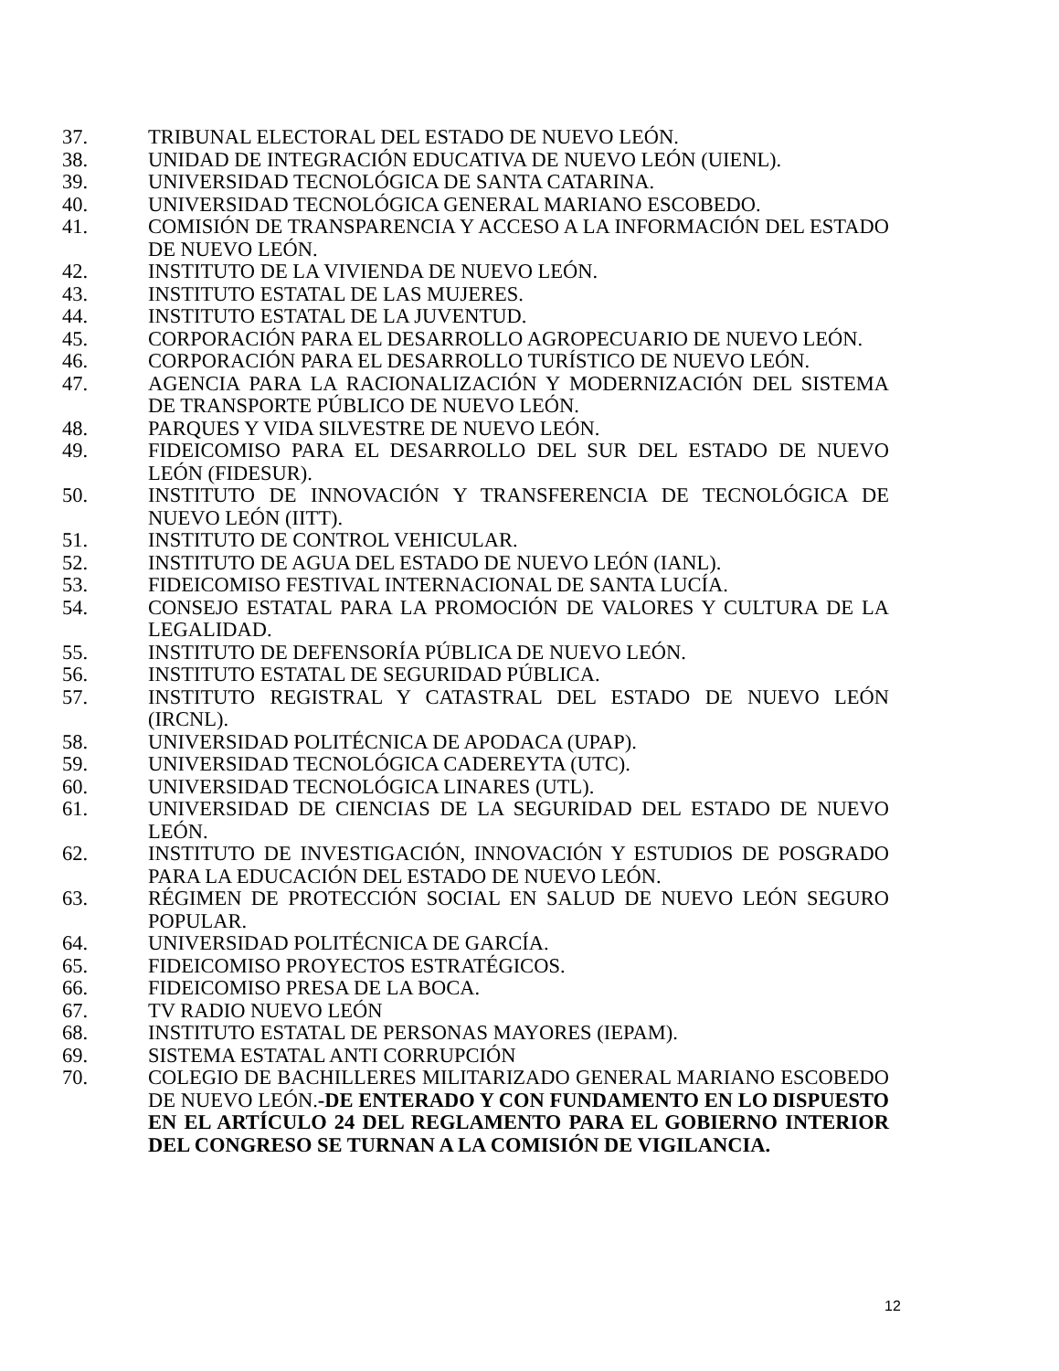37. TRIBUNAL ELECTORAL DEL ESTADO DE NUEVO LEÓN.
38. UNIDAD DE INTEGRACIÓN EDUCATIVA DE NUEVO LEÓN (UIENL).
39. UNIVERSIDAD TECNOLÓGICA DE SANTA CATARINA.
40. UNIVERSIDAD TECNOLÓGICA GENERAL MARIANO ESCOBEDO.
41. COMISIÓN DE TRANSPARENCIA Y ACCESO A LA INFORMACIÓN DEL ESTADO DE NUEVO LEÓN.
42. INSTITUTO DE LA VIVIENDA DE NUEVO LEÓN.
43. INSTITUTO ESTATAL DE LAS MUJERES.
44. INSTITUTO ESTATAL DE LA JUVENTUD.
45. CORPORACIÓN PARA EL DESARROLLO AGROPECUARIO DE NUEVO LEÓN.
46. CORPORACIÓN PARA EL DESARROLLO TURÍSTICO DE NUEVO LEÓN.
47. AGENCIA PARA LA RACIONALIZACIÓN Y MODERNIZACIÓN DEL SISTEMA DE TRANSPORTE PÚBLICO DE NUEVO LEÓN.
48. PARQUES Y VIDA SILVESTRE DE NUEVO LEÓN.
49. FIDEICOMISO PARA EL DESARROLLO DEL SUR DEL ESTADO DE NUEVO LEÓN (FIDESUR).
50. INSTITUTO DE INNOVACIÓN Y TRANSFERENCIA DE TECNOLÓGICA DE NUEVO LEÓN (IITT).
51. INSTITUTO DE CONTROL VEHICULAR.
52. INSTITUTO DE AGUA DEL ESTADO DE NUEVO LEÓN (IANL).
53. FIDEICOMISO FESTIVAL INTERNACIONAL DE SANTA LUCÍA.
54. CONSEJO ESTATAL PARA LA PROMOCIÓN DE VALORES Y CULTURA DE LA LEGALIDAD.
55. INSTITUTO DE DEFENSORÍA PÚBLICA DE NUEVO LEÓN.
56. INSTITUTO ESTATAL DE SEGURIDAD PÚBLICA.
57. INSTITUTO REGISTRAL Y CATASTRAL DEL ESTADO DE NUEVO LEÓN (IRCNL).
58. UNIVERSIDAD POLITÉCNICA DE APODACA (UPAP).
59. UNIVERSIDAD TECNOLÓGICA CADEREYTA (UTC).
60. UNIVERSIDAD TECNOLÓGICA LINARES (UTL).
61. UNIVERSIDAD DE CIENCIAS DE LA SEGURIDAD DEL ESTADO DE NUEVO LEÓN.
62. INSTITUTO DE INVESTIGACIÓN, INNOVACIÓN Y ESTUDIOS DE POSGRADO PARA LA EDUCACIÓN DEL ESTADO DE NUEVO LEÓN.
63. RÉGIMEN DE PROTECCIÓN SOCIAL EN SALUD DE NUEVO LEÓN SEGURO POPULAR.
64. UNIVERSIDAD POLITÉCNICA DE GARCÍA.
65. FIDEICOMISO PROYECTOS ESTRATÉGICOS.
66. FIDEICOMISO PRESA DE LA BOCA.
67. TV RADIO NUEVO LEÓN
68. INSTITUTO ESTATAL DE PERSONAS MAYORES (IEPAM).
69. SISTEMA ESTATAL ANTI CORRUPCIÓN
70. COLEGIO DE BACHILLERES MILITARIZADO GENERAL MARIANO ESCOBEDO DE NUEVO LEÓN.-DE ENTERADO Y CON FUNDAMENTO EN LO DISPUESTO EN EL ARTÍCULO 24 DEL REGLAMENTO PARA EL GOBIERNO INTERIOR DEL CONGRESO SE TURNAN A LA COMISIÓN DE VIGILANCIA.
12